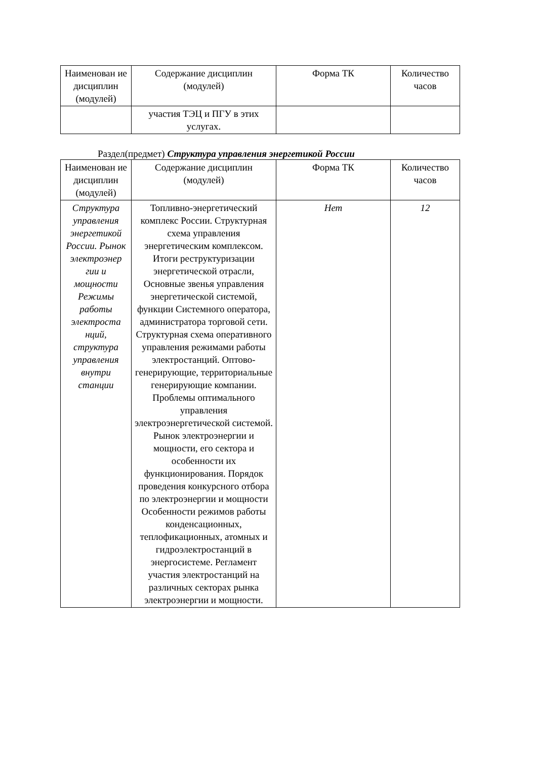| Наименован ие дисциплин (модулей) | Содержание дисциплин (модулей) | Форма ТК | Количество часов |
| --- | --- | --- | --- |
| | участия ТЭЦ и ПГУ в этих услугах. | | |
Раздел(предмет) Структура управления энергетикой России
| Наименован ие дисциплин (модулей) | Содержание дисциплин (модулей) | Форма ТК | Количество часов |
| --- | --- | --- | --- |
| Структура управления энергетикой России. Рынок электроэнер гии и мощности Режимы работы электроста нций, структура управления внутри станции | Топливно-энергетический комплекс России. Структурная схема управления энергетическим комплексом. Итоги реструктуризации энергетической отрасли, Основные звенья управления энергетической системой, функции Системного оператора, администратора торговой сети. Структурная схема оперативного управления режимами работы электростанций. Оптово-генерирующие, территориальные генерирующие компании. Проблемы оптимального управления электроэнергетической системой. Рынок электроэнергии и мощности, его сектора и особенности их функционирования. Порядок проведения конкурсного отбора по электроэнергии и мощности Особенности режимов работы конденсационных, теплофикационных, атомных и гидроэлектростанций в энергосистеме. Регламент участия электростанций на различных секторах рынка электроэнергии и мощности. | Нет | 12 |